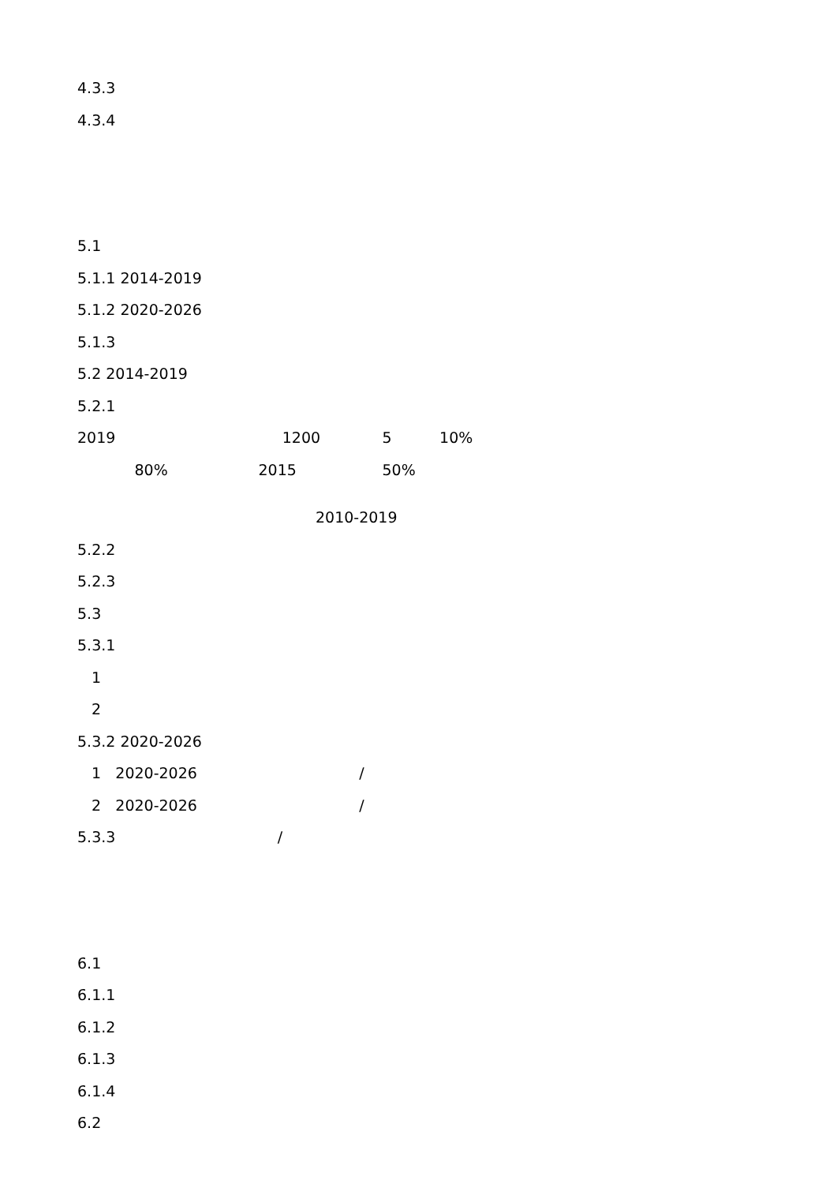4.3.3
4.3.4
5.1
5.1.1 2014-2019
5.1.2 2020-2026
5.1.3
5.2 2014-2019
5.2.1
2019 1200 5 10%
80% 2015 50%
2010-2019
5.2.2
5.2.3
5.3
5.3.1
1
2
5.3.2 2020-2026
1 2020-2026 /
2 2020-2026 /
5.3.3 /
6.1
6.1.1
6.1.2
6.1.3
6.1.4
6.2